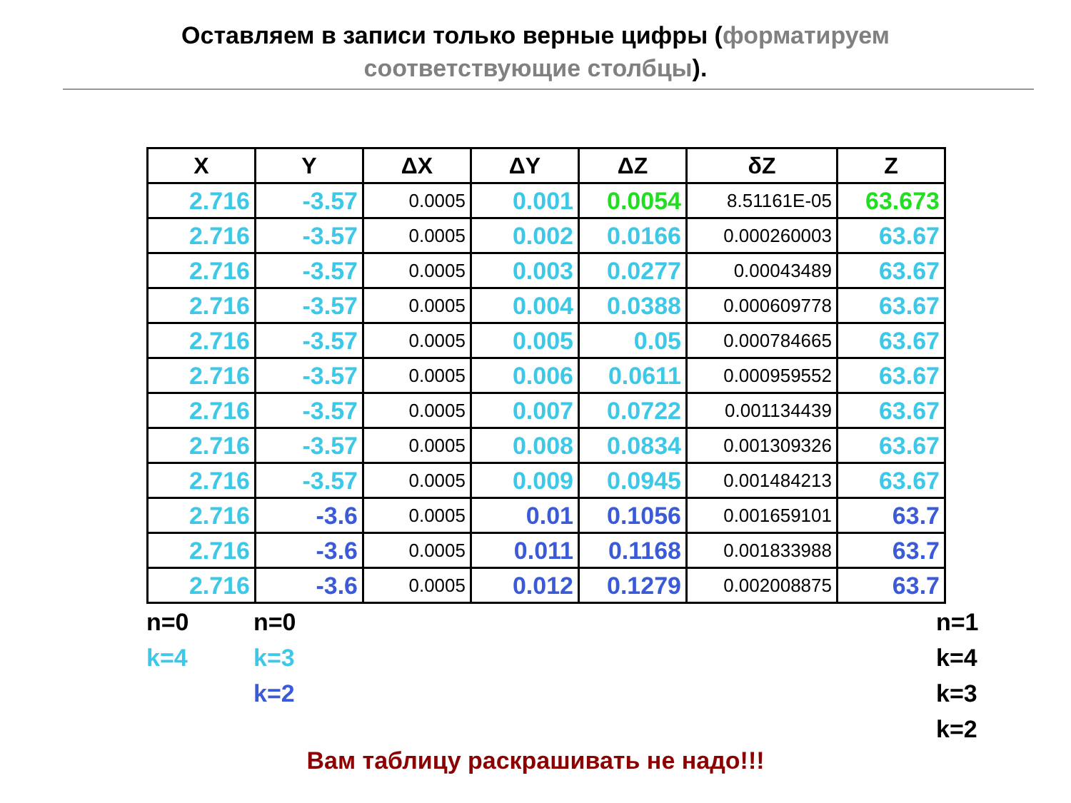Оставляем в записи только верные цифры (форматируем
соответствующие столбцы).
| X | Y | ΔX | ΔY | ΔZ | δZ | Z |
| --- | --- | --- | --- | --- | --- | --- |
| 2.716 | -3.57 | 0.0005 | 0.001 | 0.0054 | 8.51161E-05 | 63.673 |
| 2.716 | -3.57 | 0.0005 | 0.002 | 0.0166 | 0.000260003 | 63.67 |
| 2.716 | -3.57 | 0.0005 | 0.003 | 0.0277 | 0.00043489 | 63.67 |
| 2.716 | -3.57 | 0.0005 | 0.004 | 0.0388 | 0.000609778 | 63.67 |
| 2.716 | -3.57 | 0.0005 | 0.005 | 0.05 | 0.000784665 | 63.67 |
| 2.716 | -3.57 | 0.0005 | 0.006 | 0.0611 | 0.000959552 | 63.67 |
| 2.716 | -3.57 | 0.0005 | 0.007 | 0.0722 | 0.001134439 | 63.67 |
| 2.716 | -3.57 | 0.0005 | 0.008 | 0.0834 | 0.001309326 | 63.67 |
| 2.716 | -3.57 | 0.0005 | 0.009 | 0.0945 | 0.001484213 | 63.67 |
| 2.716 | -3.6 | 0.0005 | 0.01 | 0.1056 | 0.001659101 | 63.7 |
| 2.716 | -3.6 | 0.0005 | 0.011 | 0.1168 | 0.001833988 | 63.7 |
| 2.716 | -3.6 | 0.0005 | 0.012 | 0.1279 | 0.002008875 | 63.7 |
n=0
k=4
n=0
k=3
k=2
n=1
k=4
k=3
k=2
Вам таблицу раскрашивать не надо!!!